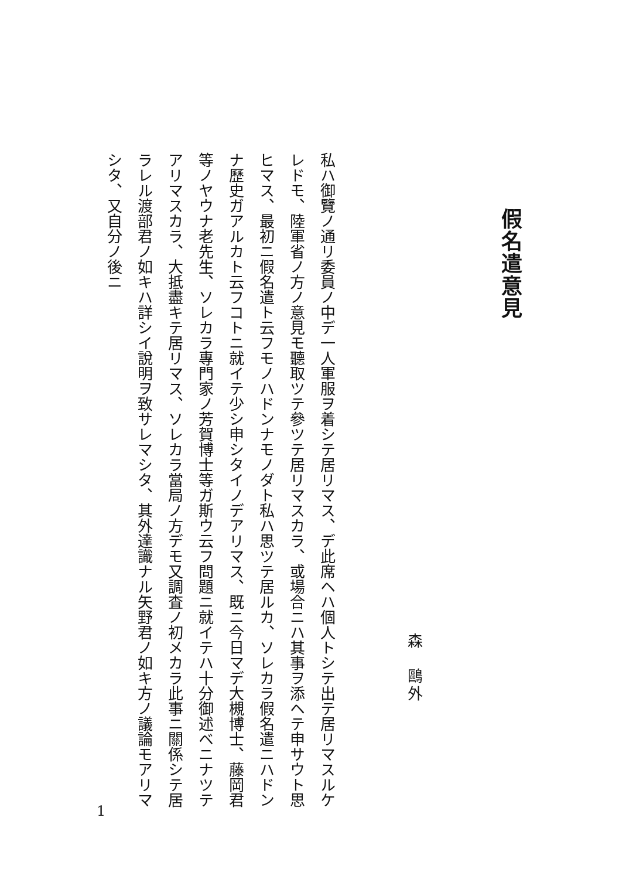假名遣意見
森　鷗外
私ハ御覽ノ通リ委員ノ中デ一人軍服ヲ着シテ居リマス、デ此席ヘハ個人トシテ出テ居リマスルケレドモ、陸軍省ノ方ノ意見モ聽取ツテ參ツテ居リマスカラ、或場合ニハ其事ヲ添ヘテ申サウト思ヒマス、最初ニ假名遣ト云フモノハドンナモノダト私ハ思ツテ居ルカ、ソレカラ假名遣ニハドンナ歷史ガアルカト云フコトニ就イテ少シ申シタイノデアリマス、既ニ今日マデ大槻博士、藤岡君等ノヤウナ老先生、ソレカラ專門家ノ芳賀博士等ガ斯ウ云フ問題ニ就イテハ十分御述ベニナツテアリマスカラ、大抵盡キテ居リマス、ソレカラ當局ノ方デモ又調査ノ初メカラ此事ニ關係シテ居ラレル渡部君ノ如キハ詳シイ說明ヲ致サレマシタ、其外達識ナル矢野君ノ如キ方ノ議論モアリマシタ、又自分ノ後ニ
1